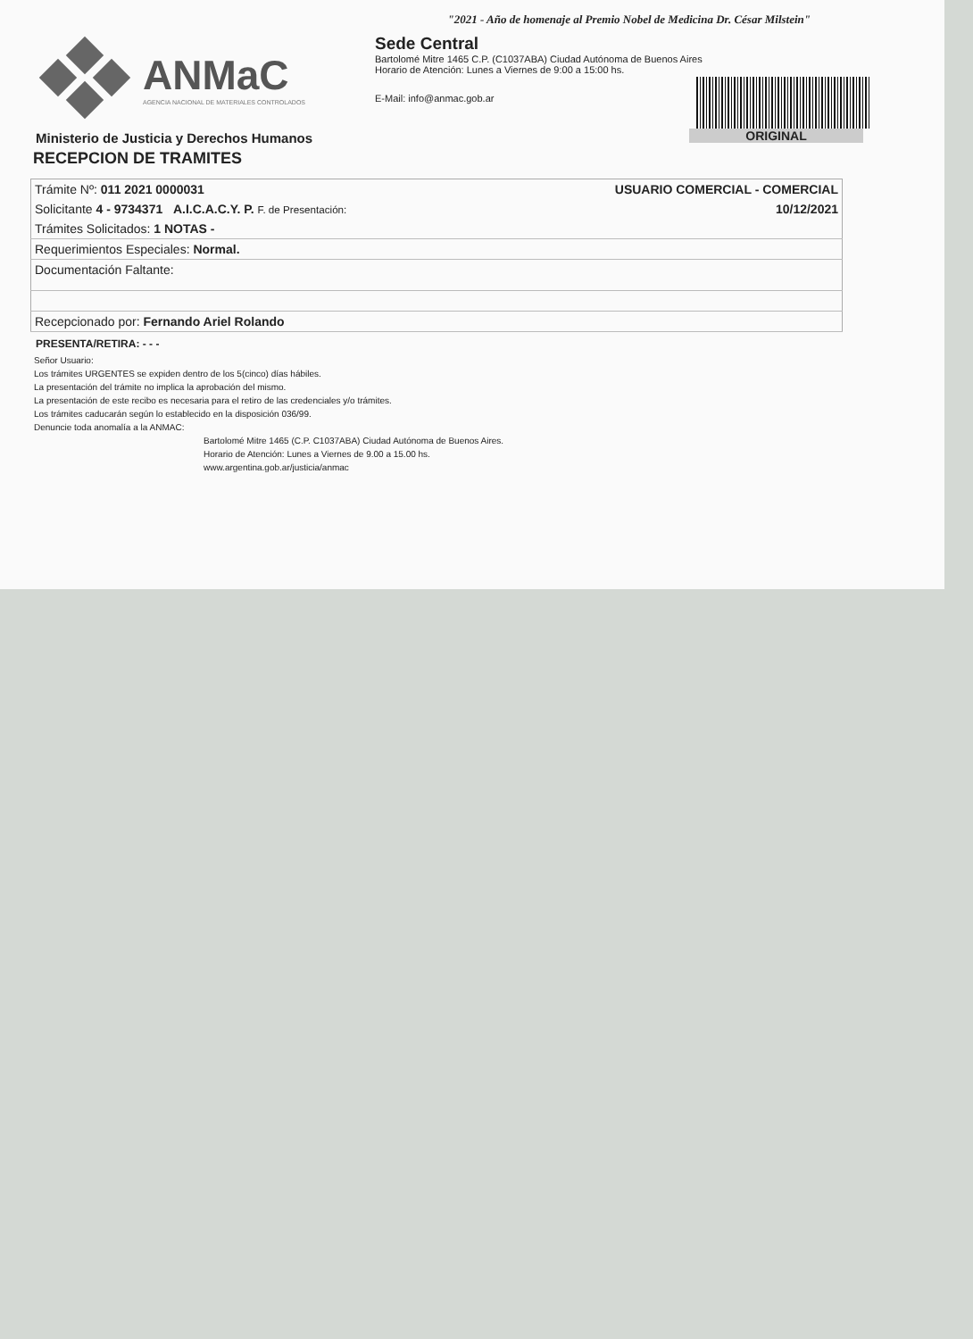ANMaC
AGENCIA NACIONAL DE MATERIALES CONTROLADOS
Ministerio de Justicia y Derechos Humanos
"2021 - Año de homenaje al Premio Nobel de Medicina Dr. César Milstein"
Sede Central
Bartolomé Mitre 1465 C.P. (C1037ABA) Ciudad Autónoma de Buenos Aires
Horario de Atención: Lunes a Viernes de 9:00 a 15:00 hs.
E-Mail: info@anmac.gob.ar
ORIGINAL
RECEPCION DE TRAMITES
| Trámite Nº: 011 2021 0000031 | USUARIO COMERCIAL - COMERCIAL |
| Solicitante 4 - 9734371 A.I.C.A.C.Y. P. F. de Presentación: | 10/12/2021 |
| Trámites Solicitados: 1 NOTAS - | |
| Requerimientos Especiales: Normal. | |
| Documentación Faltante: | |
| Recepcionado por: Fernando Ariel Rolando | |
PRESENTA/RETIRA: - - -
Señor Usuario:
Los trámites URGENTES se expiden dentro de los 5(cinco) días hábiles.
La presentación del trámite no implica la aprobación del mismo.
La presentación de este recibo es necesaria para el retiro de las credenciales y/o trámites.
Los trámites caducarán según lo establecido en la disposición 036/99.
Denuncie toda anomalía a la ANMAC:
Bartolomé Mitre 1465 (C.P. C1037ABA) Ciudad Autónoma de Buenos Aires.
Horario de Atención: Lunes a Viernes de 9.00 a 15.00 hs.
www.argentina.gob.ar/justicia/anmac